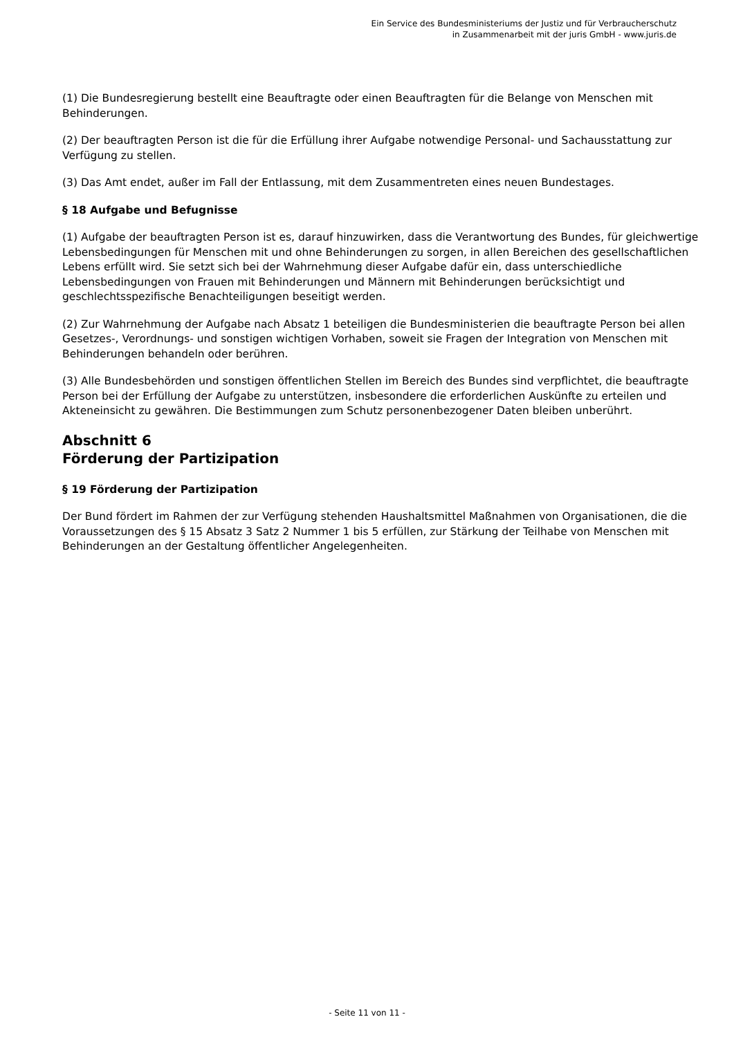Ein Service des Bundesministeriums der Justiz und für Verbraucherschutz
in Zusammenarbeit mit der juris GmbH - www.juris.de
(1) Die Bundesregierung bestellt eine Beauftragte oder einen Beauftragten für die Belange von Menschen mit Behinderungen.
(2) Der beauftragten Person ist die für die Erfüllung ihrer Aufgabe notwendige Personal- und Sachausstattung zur Verfügung zu stellen.
(3) Das Amt endet, außer im Fall der Entlassung, mit dem Zusammentreten eines neuen Bundestages.
§ 18 Aufgabe und Befugnisse
(1) Aufgabe der beauftragten Person ist es, darauf hinzuwirken, dass die Verantwortung des Bundes, für gleichwertige Lebensbedingungen für Menschen mit und ohne Behinderungen zu sorgen, in allen Bereichen des gesellschaftlichen Lebens erfüllt wird. Sie setzt sich bei der Wahrnehmung dieser Aufgabe dafür ein, dass unterschiedliche Lebensbedingungen von Frauen mit Behinderungen und Männern mit Behinderungen berücksichtigt und geschlechtsspezifische Benachteiligungen beseitigt werden.
(2) Zur Wahrnehmung der Aufgabe nach Absatz 1 beteiligen die Bundesministerien die beauftragte Person bei allen Gesetzes-, Verordnungs- und sonstigen wichtigen Vorhaben, soweit sie Fragen der Integration von Menschen mit Behinderungen behandeln oder berühren.
(3) Alle Bundesbehörden und sonstigen öffentlichen Stellen im Bereich des Bundes sind verpflichtet, die beauftragte Person bei der Erfüllung der Aufgabe zu unterstützen, insbesondere die erforderlichen Auskünfte zu erteilen und Akteneinsicht zu gewähren. Die Bestimmungen zum Schutz personenbezogener Daten bleiben unberührt.
Abschnitt 6
Förderung der Partizipation
§ 19 Förderung der Partizipation
Der Bund fördert im Rahmen der zur Verfügung stehenden Haushaltsmittel Maßnahmen von Organisationen, die die Voraussetzungen des § 15 Absatz 3 Satz 2 Nummer 1 bis 5 erfüllen, zur Stärkung der Teilhabe von Menschen mit Behinderungen an der Gestaltung öffentlicher Angelegenheiten.
- Seite 11 von 11 -